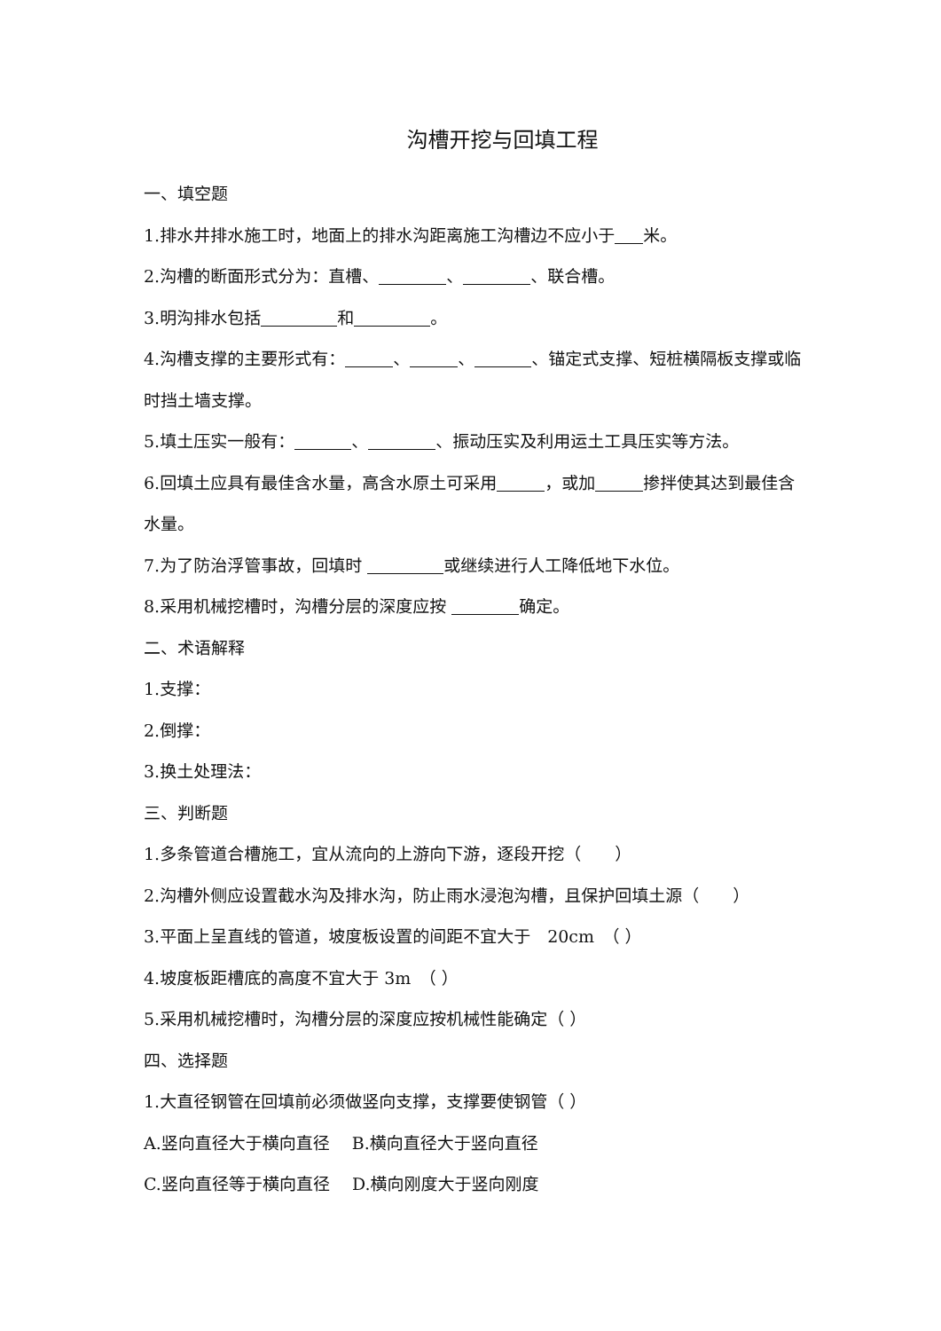沟槽开挖与回填工程
一、填空题
1.排水井排水施工时，地面上的排水沟距离施工沟槽边不应小于 米。
2.沟槽的断面形式分为：直槽、 、 、联合槽。
3.明沟排水包括 和 。
4.沟槽支撑的主要形式有： 、 、 、锚定式支撑、短桩横隔板支撑或临时挡土墙支撑。
5.填土压实一般有： 、 、振动压实及利用运土工具压实等方法。
6.回填土应具有最佳含水量，高含水原土可采用 ，或加 掺拌使其达到最佳含水量。
7.为了防治浮管事故，回填时 或继续进行人工降低地下水位。
8.采用机械挖槽时，沟槽分层的深度应按 确定。
二、术语解释
1.支撑：
2.倒撑：
3.换土处理法：
三、判断题
1.多条管道合槽施工，宜从流向的上游向下游，逐段开挖（　　）
2.沟槽外侧应设置截水沟及排水沟，防止雨水浸泡沟槽，且保护回填土源（　　）
3.平面上呈直线的管道，坡度板设置的间距不宜大于　20cm　（ ）
4.坡度板距槽底的高度不宜大于 3m　（ ）
5.采用机械挖槽时，沟槽分层的深度应按机械性能确定（ ）
四、选择题
1.大直径钢管在回填前必须做竖向支撑，支撑要使钢管（ ）
A.竖向直径大于横向直径　 B.横向直径大于竖向直径
C.竖向直径等于横向直径　 D.横向刚度大于竖向刚度